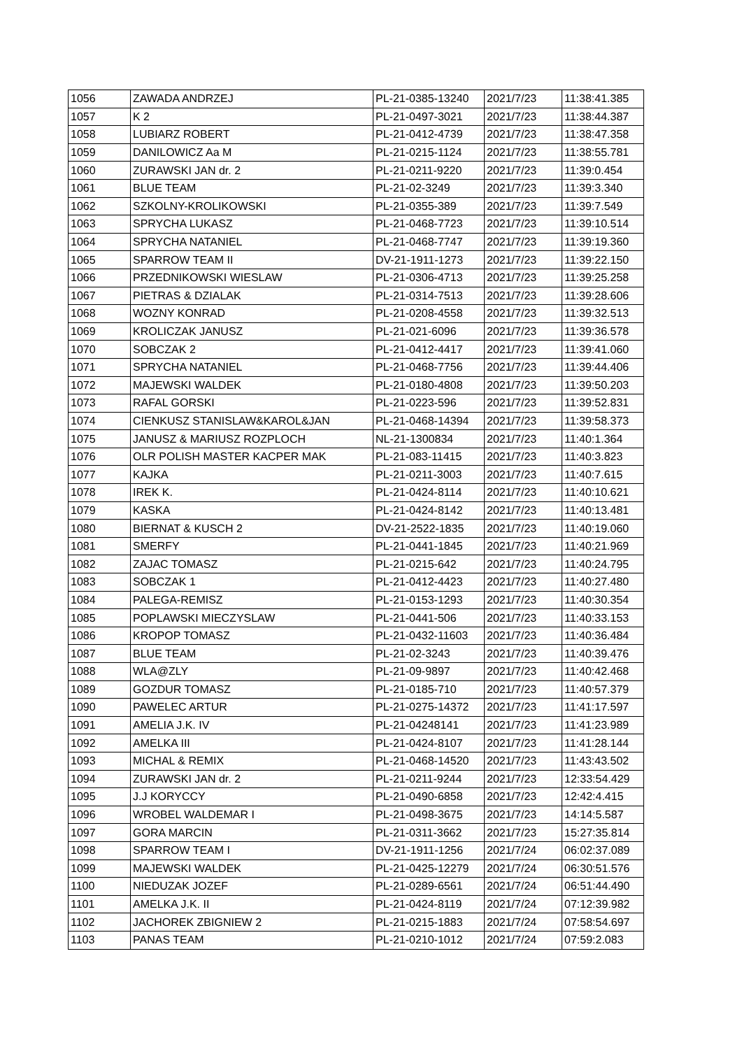| 1056 | ZAWADA ANDRZEJ | PL-21-0385-13240 | 2021/7/23 | 11:38:41.385 |
| 1057 | K 2 | PL-21-0497-3021 | 2021/7/23 | 11:38:44.387 |
| 1058 | LUBIARZ ROBERT | PL-21-0412-4739 | 2021/7/23 | 11:38:47.358 |
| 1059 | DANILOWICZ Aa M | PL-21-0215-1124 | 2021/7/23 | 11:38:55.781 |
| 1060 | ZURAWSKI JAN dr. 2 | PL-21-0211-9220 | 2021/7/23 | 11:39:0.454 |
| 1061 | BLUE TEAM | PL-21-02-3249 | 2021/7/23 | 11:39:3.340 |
| 1062 | SZKOLNY-KROLIKOWSKI | PL-21-0355-389 | 2021/7/23 | 11:39:7.549 |
| 1063 | SPRYCHA LUKASZ | PL-21-0468-7723 | 2021/7/23 | 11:39:10.514 |
| 1064 | SPRYCHA NATANIEL | PL-21-0468-7747 | 2021/7/23 | 11:39:19.360 |
| 1065 | SPARROW TEAM II | DV-21-1911-1273 | 2021/7/23 | 11:39:22.150 |
| 1066 | PRZEDNIKOWSKI WIESLAW | PL-21-0306-4713 | 2021/7/23 | 11:39:25.258 |
| 1067 | PIETRAS & DZIALAK | PL-21-0314-7513 | 2021/7/23 | 11:39:28.606 |
| 1068 | WOZNY KONRAD | PL-21-0208-4558 | 2021/7/23 | 11:39:32.513 |
| 1069 | KROLICZAK JANUSZ | PL-21-021-6096 | 2021/7/23 | 11:39:36.578 |
| 1070 | SOBCZAK 2 | PL-21-0412-4417 | 2021/7/23 | 11:39:41.060 |
| 1071 | SPRYCHA NATANIEL | PL-21-0468-7756 | 2021/7/23 | 11:39:44.406 |
| 1072 | MAJEWSKI WALDEK | PL-21-0180-4808 | 2021/7/23 | 11:39:50.203 |
| 1073 | RAFAL GORSKI | PL-21-0223-596 | 2021/7/23 | 11:39:52.831 |
| 1074 | CIENKUSZ STANISLAW&KAROL&JAN | PL-21-0468-14394 | 2021/7/23 | 11:39:58.373 |
| 1075 | JANUSZ & MARIUSZ ROZPLOCH | NL-21-1300834 | 2021/7/23 | 11:40:1.364 |
| 1076 | OLR POLISH MASTER KACPER MAK | PL-21-083-11415 | 2021/7/23 | 11:40:3.823 |
| 1077 | KAJKA | PL-21-0211-3003 | 2021/7/23 | 11:40:7.615 |
| 1078 | IREK K. | PL-21-0424-8114 | 2021/7/23 | 11:40:10.621 |
| 1079 | KASKA | PL-21-0424-8142 | 2021/7/23 | 11:40:13.481 |
| 1080 | BIERNAT & KUSCH 2 | DV-21-2522-1835 | 2021/7/23 | 11:40:19.060 |
| 1081 | SMERFY | PL-21-0441-1845 | 2021/7/23 | 11:40:21.969 |
| 1082 | ZAJAC TOMASZ | PL-21-0215-642 | 2021/7/23 | 11:40:24.795 |
| 1083 | SOBCZAK 1 | PL-21-0412-4423 | 2021/7/23 | 11:40:27.480 |
| 1084 | PALEGA-REMISZ | PL-21-0153-1293 | 2021/7/23 | 11:40:30.354 |
| 1085 | POPLAWSKI MIECZYSLAW | PL-21-0441-506 | 2021/7/23 | 11:40:33.153 |
| 1086 | KROPOP TOMASZ | PL-21-0432-11603 | 2021/7/23 | 11:40:36.484 |
| 1087 | BLUE TEAM | PL-21-02-3243 | 2021/7/23 | 11:40:39.476 |
| 1088 | WLA@ZLY | PL-21-09-9897 | 2021/7/23 | 11:40:42.468 |
| 1089 | GOZDUR TOMASZ | PL-21-0185-710 | 2021/7/23 | 11:40:57.379 |
| 1090 | PAWELEC ARTUR | PL-21-0275-14372 | 2021/7/23 | 11:41:17.597 |
| 1091 | AMELIA J.K. IV | PL-21-04248141 | 2021/7/23 | 11:41:23.989 |
| 1092 | AMELKA III | PL-21-0424-8107 | 2021/7/23 | 11:41:28.144 |
| 1093 | MICHAL & REMIX | PL-21-0468-14520 | 2021/7/23 | 11:43:43.502 |
| 1094 | ZURAWSKI JAN dr. 2 | PL-21-0211-9244 | 2021/7/23 | 12:33:54.429 |
| 1095 | J.J KORYCCY | PL-21-0490-6858 | 2021/7/23 | 12:42:4.415 |
| 1096 | WROBEL WALDEMAR I | PL-21-0498-3675 | 2021/7/23 | 14:14:5.587 |
| 1097 | GORA MARCIN | PL-21-0311-3662 | 2021/7/23 | 15:27:35.814 |
| 1098 | SPARROW TEAM I | DV-21-1911-1256 | 2021/7/24 | 06:02:37.089 |
| 1099 | MAJEWSKI WALDEK | PL-21-0425-12279 | 2021/7/24 | 06:30:51.576 |
| 1100 | NIEDUZAK JOZEF | PL-21-0289-6561 | 2021/7/24 | 06:51:44.490 |
| 1101 | AMELKA J.K. II | PL-21-0424-8119 | 2021/7/24 | 07:12:39.982 |
| 1102 | JACHOREK ZBIGNIEW 2 | PL-21-0215-1883 | 2021/7/24 | 07:58:54.697 |
| 1103 | PANAS TEAM | PL-21-0210-1012 | 2021/7/24 | 07:59:2.083 |